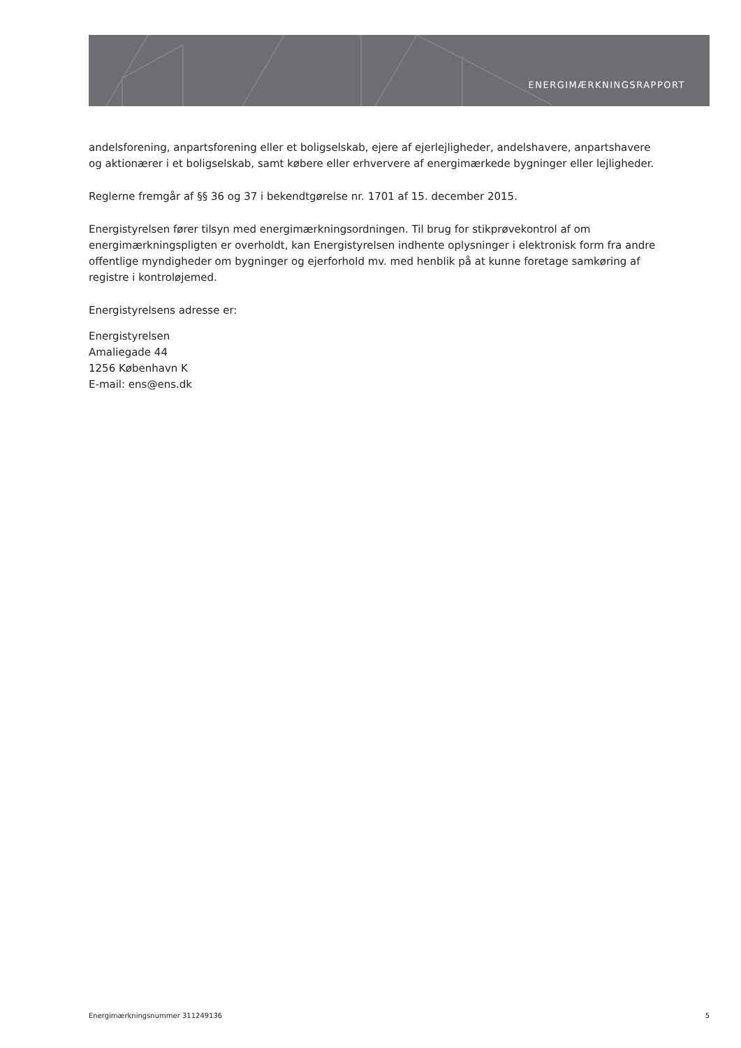ENERGIMÆRKNINGSRAPPORT
andelsforening, anpartsforening eller et boligselskab, ejere af ejerlejligheder, andelshavere, anpartshavere og aktionærer i et boligselskab, samt købere eller erhververe af energimærkede bygninger eller lejligheder.
Reglerne fremgår af §§ 36 og 37 i bekendtgørelse nr. 1701 af 15. december 2015.
Energistyrelsen fører tilsyn med energimærkningsordningen. Til brug for stikprøvekontrol af om energimærkningspligten er overholdt, kan Energistyrelsen indhente oplysninger i elektronisk form fra andre offentlige myndigheder om bygninger og ejerforhold mv. med henblik på at kunne foretage samkøring af registre i kontroløjemed.
Energistyrelsens adresse er:
Energistyrelsen
Amaliegade 44
1256 København K
E-mail: ens@ens.dk
Energimærkningsnummer 311249136 5